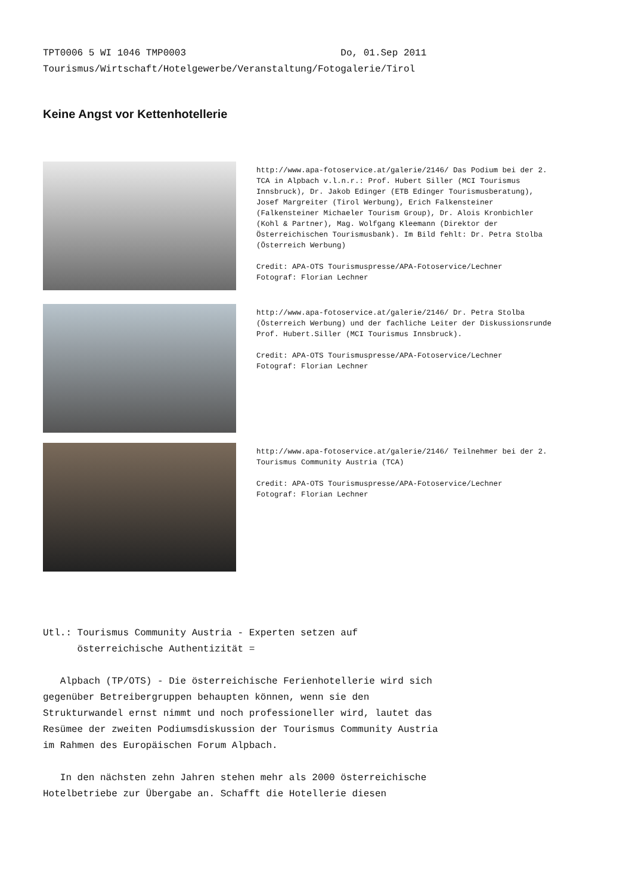TPT0006 5 WI 1046 TMP0003 Do, 01.Sep 2011 Tourismus/Wirtschaft/Hotelgewerbe/Veranstaltung/Fotogalerie/Tirol
Keine Angst vor Kettenhotellerie
http://www.apa-fotoservice.at/galerie/2146/ Das Podium bei der 2. TCA in Alpbach v.l.n.r.: Prof. Hubert Siller (MCI Tourismus Innsbruck), Dr. Jakob Edinger (ETB Edinger Tourismusberatung), Josef Margreiter (Tirol Werbung), Erich Falkensteiner (Falkensteiner Michaeler Tourism Group), Dr. Alois Kronbichler (Kohl & Partner), Mag. Wolfgang Kleemann (Direktor der Österreichischen Tourismusbank). Im Bild fehlt: Dr. Petra Stolba (Österreich Werbung)
Credit: APA-OTS Tourismuspresse/APA-Fotoservice/Lechner
Fotograf: Florian Lechner
http://www.apa-fotoservice.at/galerie/2146/ Dr. Petra Stolba (Österreich Werbung) und der fachliche Leiter der Diskussionsrunde Prof. Hubert.Siller (MCI Tourismus Innsbruck).
Credit: APA-OTS Tourismuspresse/APA-Fotoservice/Lechner
Fotograf: Florian Lechner
http://www.apa-fotoservice.at/galerie/2146/ Teilnehmer bei der 2. Tourismus Community Austria (TCA)
Credit: APA-OTS Tourismuspresse/APA-Fotoservice/Lechner
Fotograf: Florian Lechner
Utl.: Tourismus Community Austria - Experten setzen auf österreichische Authentizität = Alpbach (TP/OTS) - Die österreichische Ferienhotellerie wird sich gegenüber Betreibergruppen behaupten können, wenn sie den Strukturwandel ernst nimmt und noch professioneller wird, lautet das Resümee der zweiten Podiumsdiskussion der Tourismus Community Austria im Rahmen des Europäischen Forum Alpbach. In den nächsten zehn Jahren stehen mehr als 2000 österreichische Hotelbetriebe zur Übergabe an. Schafft die Hotellerie diesen